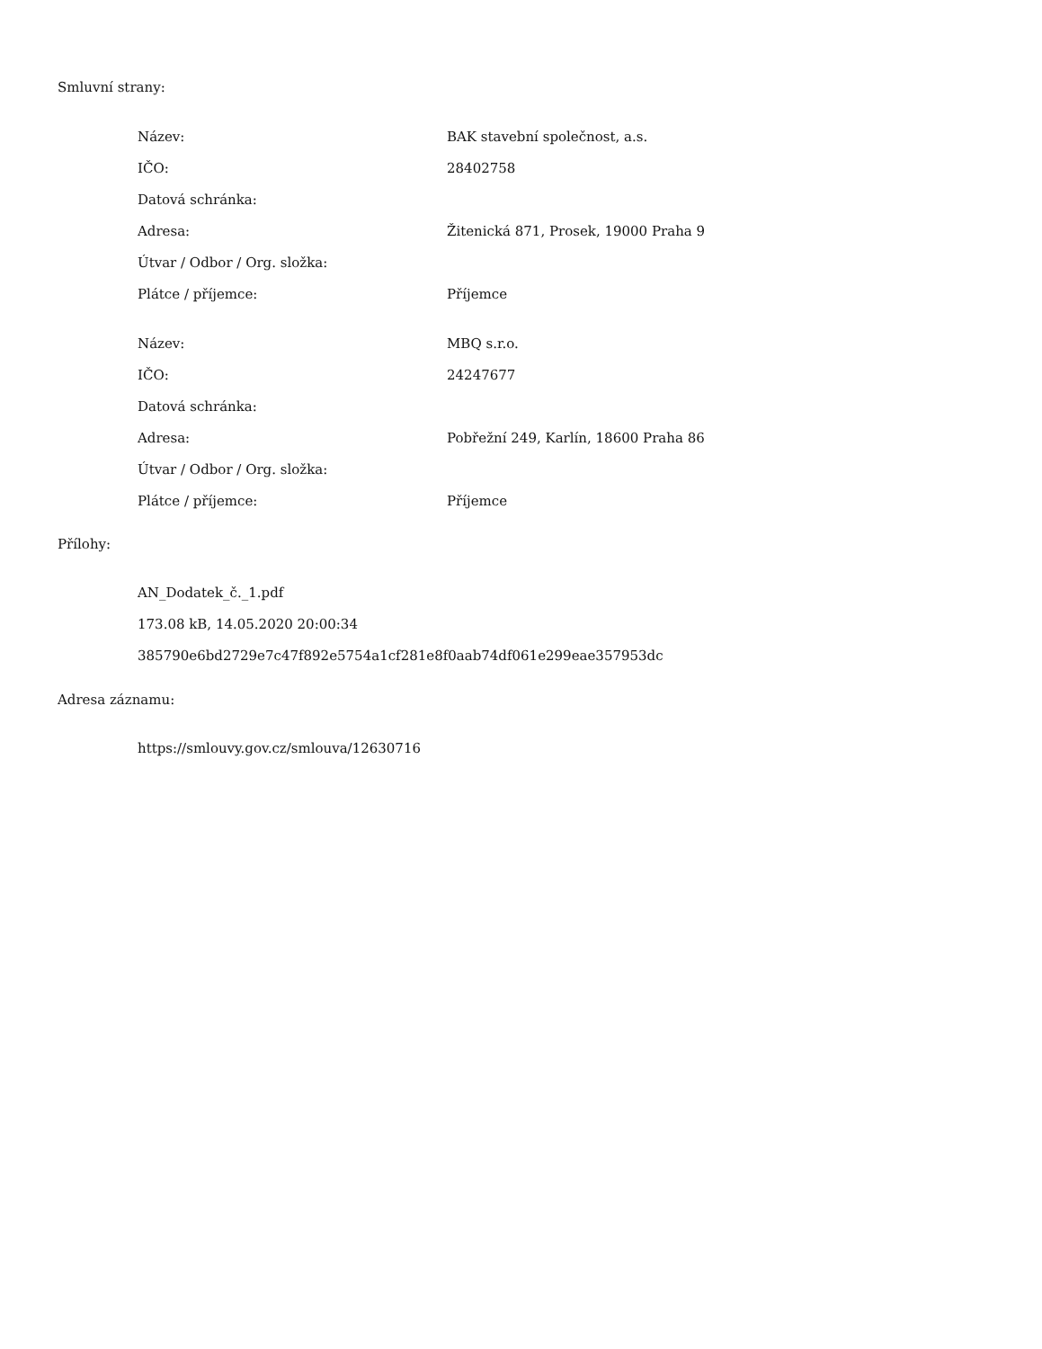Smluvní strany:
| Název: | BAK stavební společnost, a.s. |
| IČO: | 28402758 |
| Datová schránka: | |
| Adresa: | Žitenická 871, Prosek, 19000 Praha 9 |
| Útvar / Odbor / Org. složka: | |
| Plátce / příjemce: | Příjemce |
| Název: | MBQ s.r.o. |
| IČO: | 24247677 |
| Datová schránka: | |
| Adresa: | Pobřežní 249, Karlín, 18600 Praha 86 |
| Útvar / Odbor / Org. složka: | |
| Plátce / příjemce: | Příjemce |
Přílohy:
AN_Dodatek_č._1.pdf
173.08 kB, 14.05.2020 20:00:34
385790e6bd2729e7c47f892e5754a1cf281e8f0aab74df061e299eae357953dc
Adresa záznamu:
https://smlouvy.gov.cz/smlouva/12630716